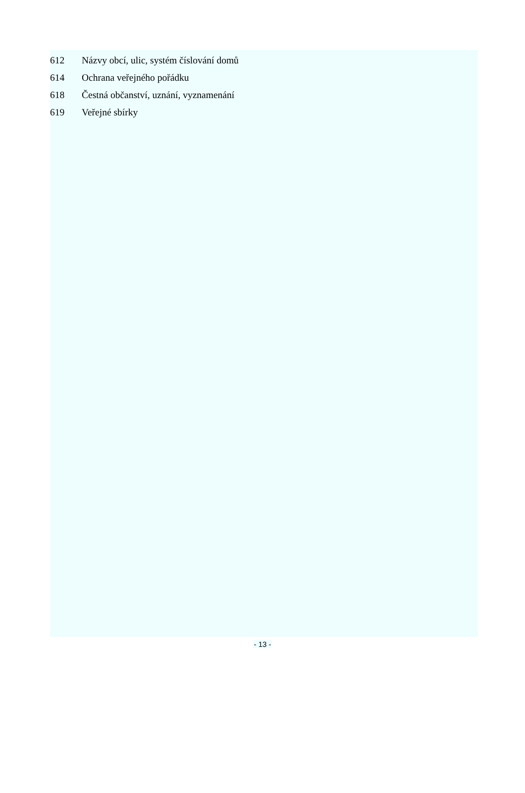612 Názvy obcí, ulic, systém číslování domů
614 Ochrana veřejného pořádku
618 Čestná občanství, uznání, vyznamenání
619 Veřejné sbírky
- 13 -